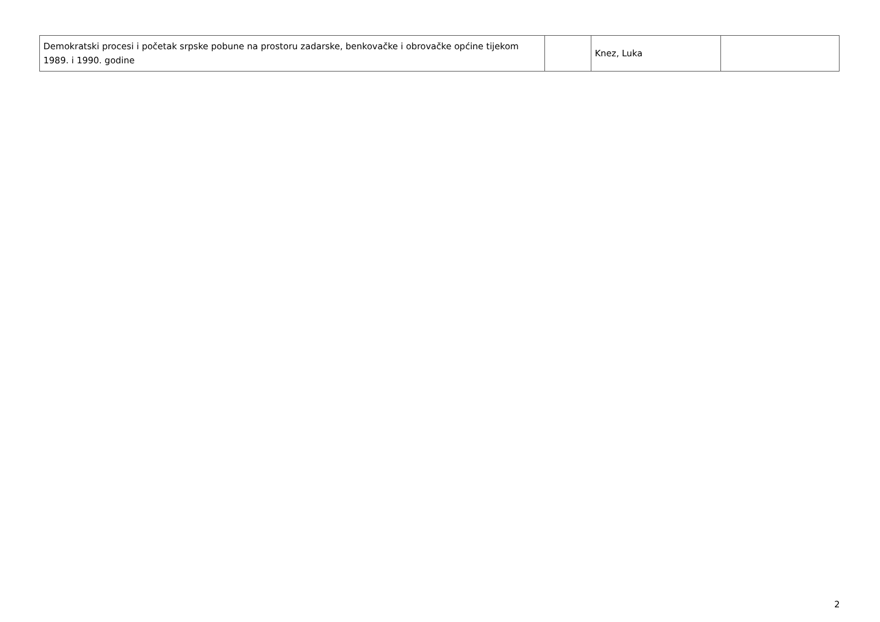| Demokratski procesi i početak srpske pobune na prostoru zadarske, benkovačke i obrovačke općine tijekom 1989. i 1990. godine | | Knez, Luka | |
2